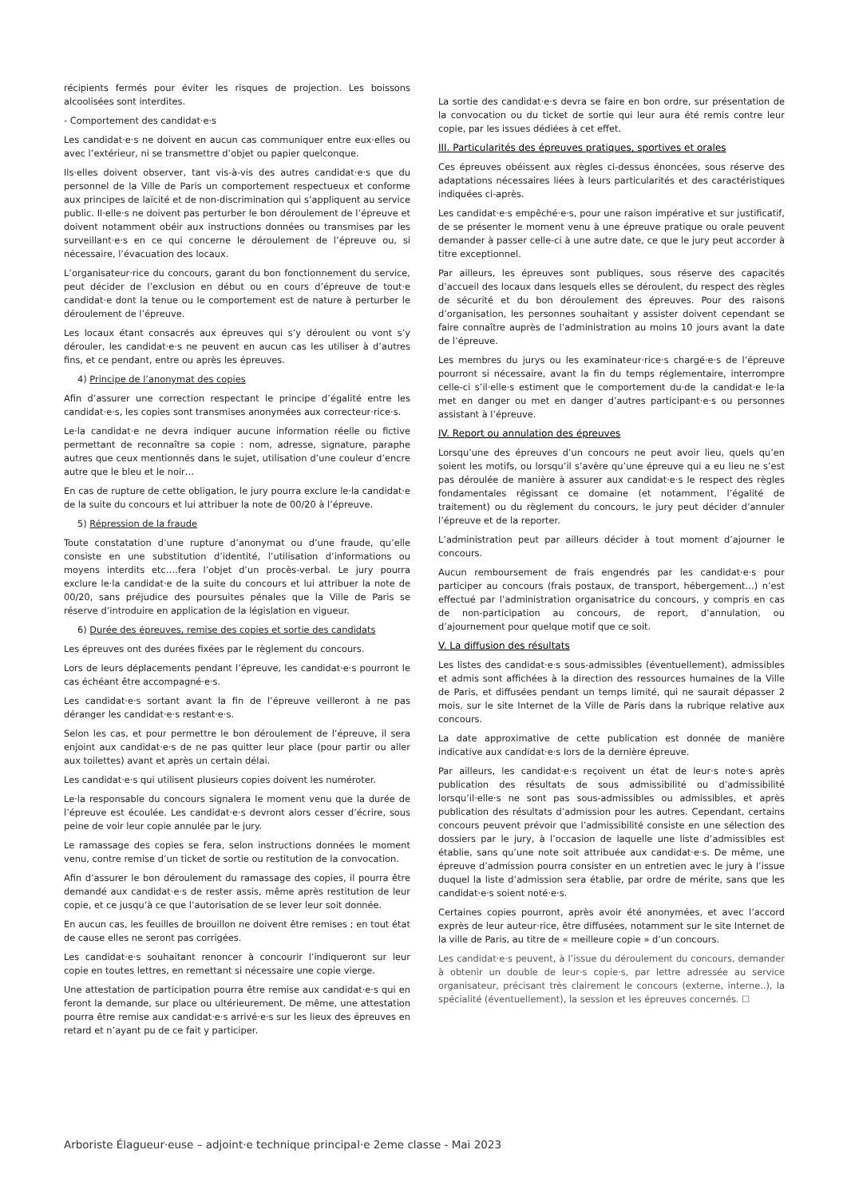récipients fermés pour éviter les risques de projection. Les boissons alcoolisées sont interdites.
- Comportement des candidat·e·s
Les candidat·e·s ne doivent en aucun cas communiquer entre eux·elles ou avec l’extérieur, ni se transmettre d’objet ou papier quelconque.
Ils·elles doivent observer, tant vis-à-vis des autres candidat·e·s que du personnel de la Ville de Paris un comportement respectueux et conforme aux principes de laïcité et de non-discrimination qui s’appliquent au service public. Il·elle·s ne doivent pas perturber le bon déroulement de l’épreuve et doivent notamment obéir aux instructions données ou transmises par les surveillant·e·s en ce qui concerne le déroulement de l’épreuve ou, si nécessaire, l’évacuation des locaux.
L’organisateur·rice du concours, garant du bon fonctionnement du service, peut décider de l’exclusion en début ou en cours d’épreuve de tout·e candidat·e dont la tenue ou le comportement est de nature à perturber le déroulement de l’épreuve.
Les locaux étant consacrés aux épreuves qui s’y déroulent ou vont s’y dérouler, les candidat·e·s ne peuvent en aucun cas les utiliser à d’autres fins, et ce pendant, entre ou après les épreuves.
4) Principe de l’anonymat des copies
Afin d’assurer une correction respectant le principe d’égalité entre les candidat·e·s, les copies sont transmises anonymées aux correcteur·rice·s.
Le·la candidat·e ne devra indiquer aucune information réelle ou fictive permettant de reconnaître sa copie : nom, adresse, signature, paraphe autres que ceux mentionnés dans le sujet, utilisation d’une couleur d’encre autre que le bleu et le noir…
En cas de rupture de cette obligation, le jury pourra exclure le·la candidat·e de la suite du concours et lui attribuer la note de 00/20 à l’épreuve.
5) Répression de la fraude
Toute constatation d’une rupture d’anonymat ou d’une fraude, qu’elle consiste en une substitution d’identité, l’utilisation d’informations ou moyens interdits etc.…fera l’objet d’un procès-verbal. Le jury pourra exclure le·la candidat·e de la suite du concours et lui attribuer la note de 00/20, sans préjudice des poursuites pénales que la Ville de Paris se réserve d’introduire en application de la législation en vigueur.
6) Durée des épreuves, remise des copies et sortie des candidats
Les épreuves ont des durées fixées par le règlement du concours.
Lors de leurs déplacements pendant l’épreuve, les candidat·e·s pourront le cas échéant être accompagné·e·s.
Les candidat·e·s sortant avant la fin de l’épreuve veilleront à ne pas déranger les candidat·e·s restant·e·s.
Selon les cas, et pour permettre le bon déroulement de l’épreuve, il sera enjoint aux candidat·e·s de ne pas quitter leur place (pour partir ou aller aux toilettes) avant et après un certain délai.
Les candidat·e·s qui utilisent plusieurs copies doivent les numéroter.
Le·la responsable du concours signalera le moment venu que la durée de l’épreuve est écoulée. Les candidat·e·s devront alors cesser d’écrire, sous peine de voir leur copie annulée par le jury.
Le ramassage des copies se fera, selon instructions données le moment venu, contre remise d’un ticket de sortie ou restitution de la convocation.
Afin d’assurer le bon déroulement du ramassage des copies, il pourra être demandé aux candidat·e·s de rester assis, même après restitution de leur copie, et ce jusqu’à ce que l’autorisation de se lever leur soit donnée.
En aucun cas, les feuilles de brouillon ne doivent être remises ; en tout état de cause elles ne seront pas corrigées.
Les candidat·e·s souhaitant renoncer à concourir l’indiqueront sur leur copie en toutes lettres, en remettant si nécessaire une copie vierge.
Une attestation de participation pourra être remise aux candidat·e·s qui en feront la demande, sur place ou ultérieurement. De même, une attestation pourra être remise aux candidat·e·s arrivé·e·s sur les lieux des épreuves en retard et n’ayant pu de ce fait y participer.
La sortie des candidat·e·s devra se faire en bon ordre, sur présentation de la convocation ou du ticket de sortie qui leur aura été remis contre leur copie, par les issues dédiées à cet effet.
III. Particularités des épreuves pratiques, sportives et orales
Ces épreuves obéissent aux règles ci-dessus énoncées, sous réserve des adaptations nécessaires liées à leurs particularités et des caractéristiques indiquées ci-après.
Les candidat·e·s empêché·e·s, pour une raison impérative et sur justificatif, de se présenter le moment venu à une épreuve pratique ou orale peuvent demander à passer celle-ci à une autre date, ce que le jury peut accorder à titre exceptionnel.
Par ailleurs, les épreuves sont publiques, sous réserve des capacités d’accueil des locaux dans lesquels elles se déroulent, du respect des règles de sécurité et du bon déroulement des épreuves. Pour des raisons d’organisation, les personnes souhaitant y assister doivent cependant se faire connaître auprès de l’administration au moins 10 jours avant la date de l’épreuve.
Les membres du jurys ou les examinateur·rice·s chargé·e·s de l’épreuve pourront si nécessaire, avant la fin du temps réglementaire, interrompre celle-ci s’il·elle·s estiment que le comportement du·de la candidat·e le·la met en danger ou met en danger d’autres participant·e·s ou personnes assistant à l’épreuve.
IV. Report ou annulation des épreuves
Lorsqu’une des épreuves d’un concours ne peut avoir lieu, quels qu’en soient les motifs, ou lorsqu’il s’avère qu’une épreuve qui a eu lieu ne s’est pas déroulée de manière à assurer aux candidat·e·s le respect des règles fondamentales régissant ce domaine (et notamment, l’égalité de traitement) ou du règlement du concours, le jury peut décider d’annuler l’épreuve et de la reporter.
L’administration peut par ailleurs décider à tout moment d’ajourner le concours.
Aucun remboursement de frais engendrés par les candidat·e·s pour participer au concours (frais postaux, de transport, hébergement…) n’est effectué par l’administration organisatrice du concours, y compris en cas de non-participation au concours, de report, d’annulation, ou d’ajournement pour quelque motif que ce soit.
V. La diffusion des résultats
Les listes des candidat·e·s sous-admissibles (éventuellement), admissibles et admis sont affichées à la direction des ressources humaines de la Ville de Paris, et diffusées pendant un temps limité, qui ne saurait dépasser 2 mois, sur le site Internet de la Ville de Paris dans la rubrique relative aux concours.
La date approximative de cette publication est donnée de manière indicative aux candidat·e·s lors de la dernière épreuve.
Par ailleurs, les candidat·e·s reçoivent un état de leur·s note·s après publication des résultats de sous admissibilité ou d’admissibilité lorsqu’il·elle·s ne sont pas sous-admissibles ou admissibles, et après publication des résultats d’admission pour les autres. Cependant, certains concours peuvent prévoir que l’admissibilité consiste en une sélection des dossiers par le jury, à l’occasion de laquelle une liste d’admissibles est établie, sans qu’une note soit attribuée aux candidat·e·s. De même, une épreuve d’admission pourra consister en un entretien avec le jury à l’issue duquel la liste d’admission sera établie, par ordre de mérite, sans que les candidat·e·s soient noté·e·s.
Certaines copies pourront, après avoir été anonymées, et avec l’accord exprès de leur auteur·rice, être diffusées, notamment sur le site Internet de la ville de Paris, au titre de « meilleure copie » d’un concours.
Les candidat·e·s peuvent, à l’issue du déroulement du concours, demander à obtenir un double de leur·s copie·s, par lettre adressée au service organisateur, précisant très clairement le concours (externe, interne..), la spécialité (éventuellement), la session et les épreuves concernés. ☐
Arboriste Élagueur·euse – adjoint·e technique principal·e 2eme classe - Mai 2023